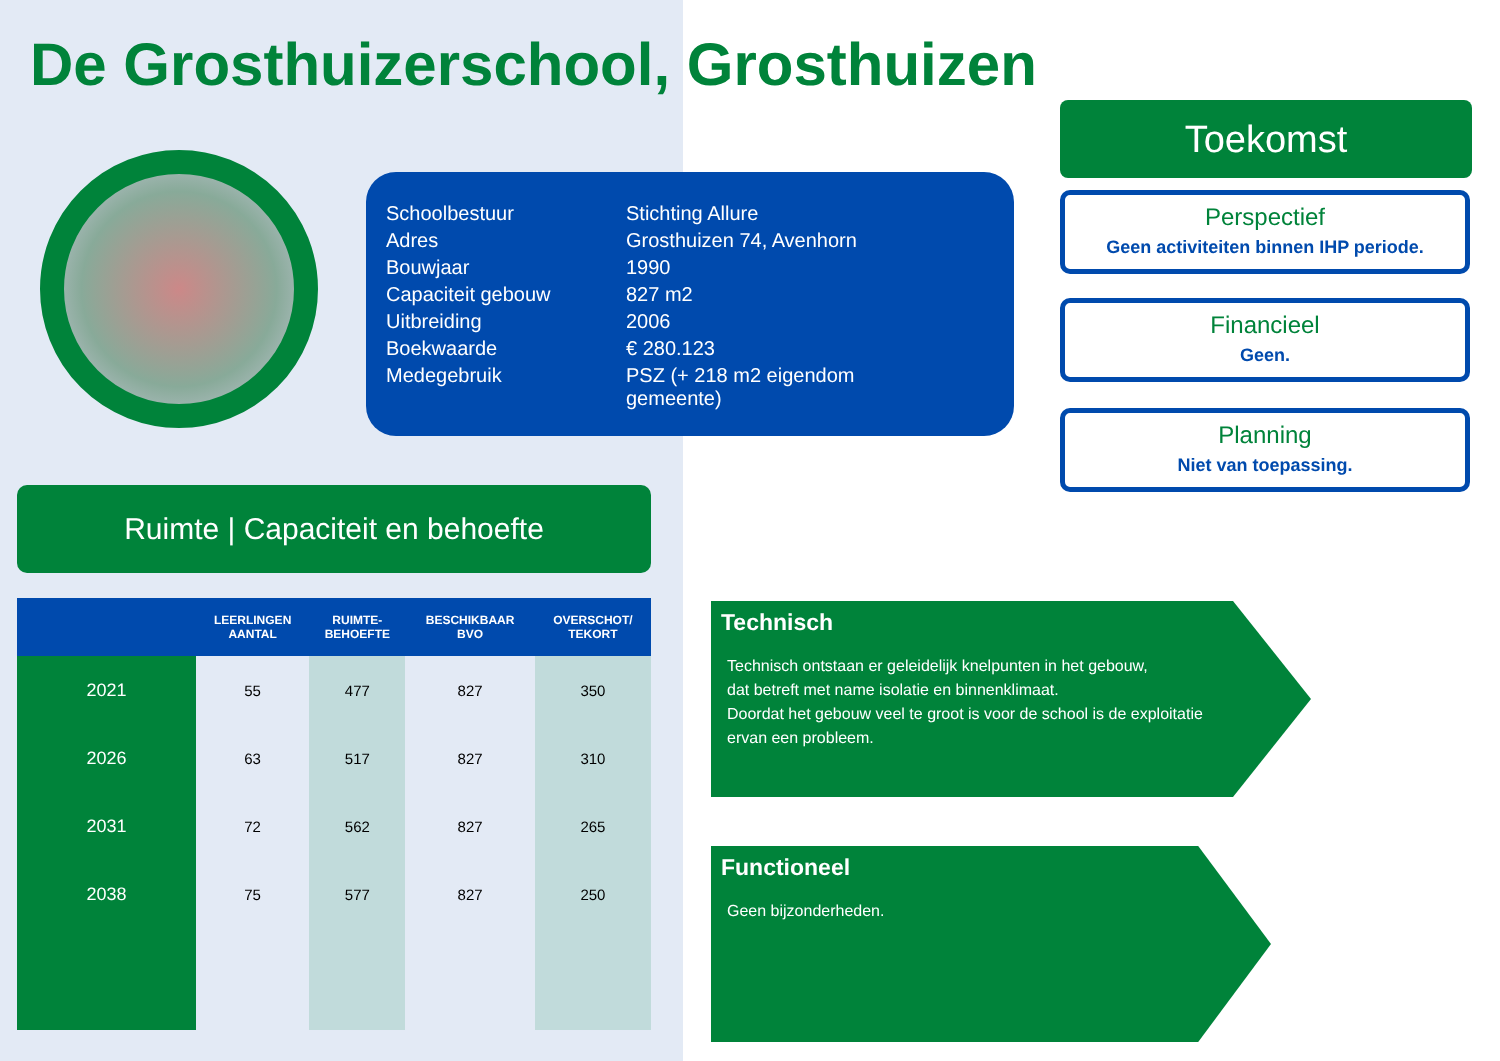De Grosthuizerschool, Grosthuizen
| Schoolbestuur | Stichting Allure |
| Adres | Grosthuizen 74, Avenhorn |
| Bouwjaar | 1990 |
| Capaciteit gebouw | 827 m2 |
| Uitbreiding | 2006 |
| Boekwaarde | € 280.123 |
| Medegebruik | PSZ (+ 218 m2 eigendom gemeente) |
Toekomst
Perspectief
Geen activiteiten binnen IHP periode.
Financieel
Geen.
Planning
Niet van toepassing.
Ruimte | Capaciteit en behoefte
| | LEERLINGEN AANTAL | RUIMTE- BEHOEFTE | BESCHIKBAAR BVO | OVERSCHOT/ TEKORT |
| --- | --- | --- | --- | --- |
| 2021 | 55 | 477 | 827 | 350 |
| 2026 | 63 | 517 | 827 | 310 |
| 2031 | 72 | 562 | 827 | 265 |
| 2038 | 75 | 577 | 827 | 250 |
Technisch
Technisch ontstaan er geleidelijk knelpunten in het gebouw,
dat betreft met name isolatie en binnenklimaat.
Doordat het gebouw veel te groot is voor de school is de exploitatie
ervan een probleem.
Functioneel
Geen bijzonderheden.